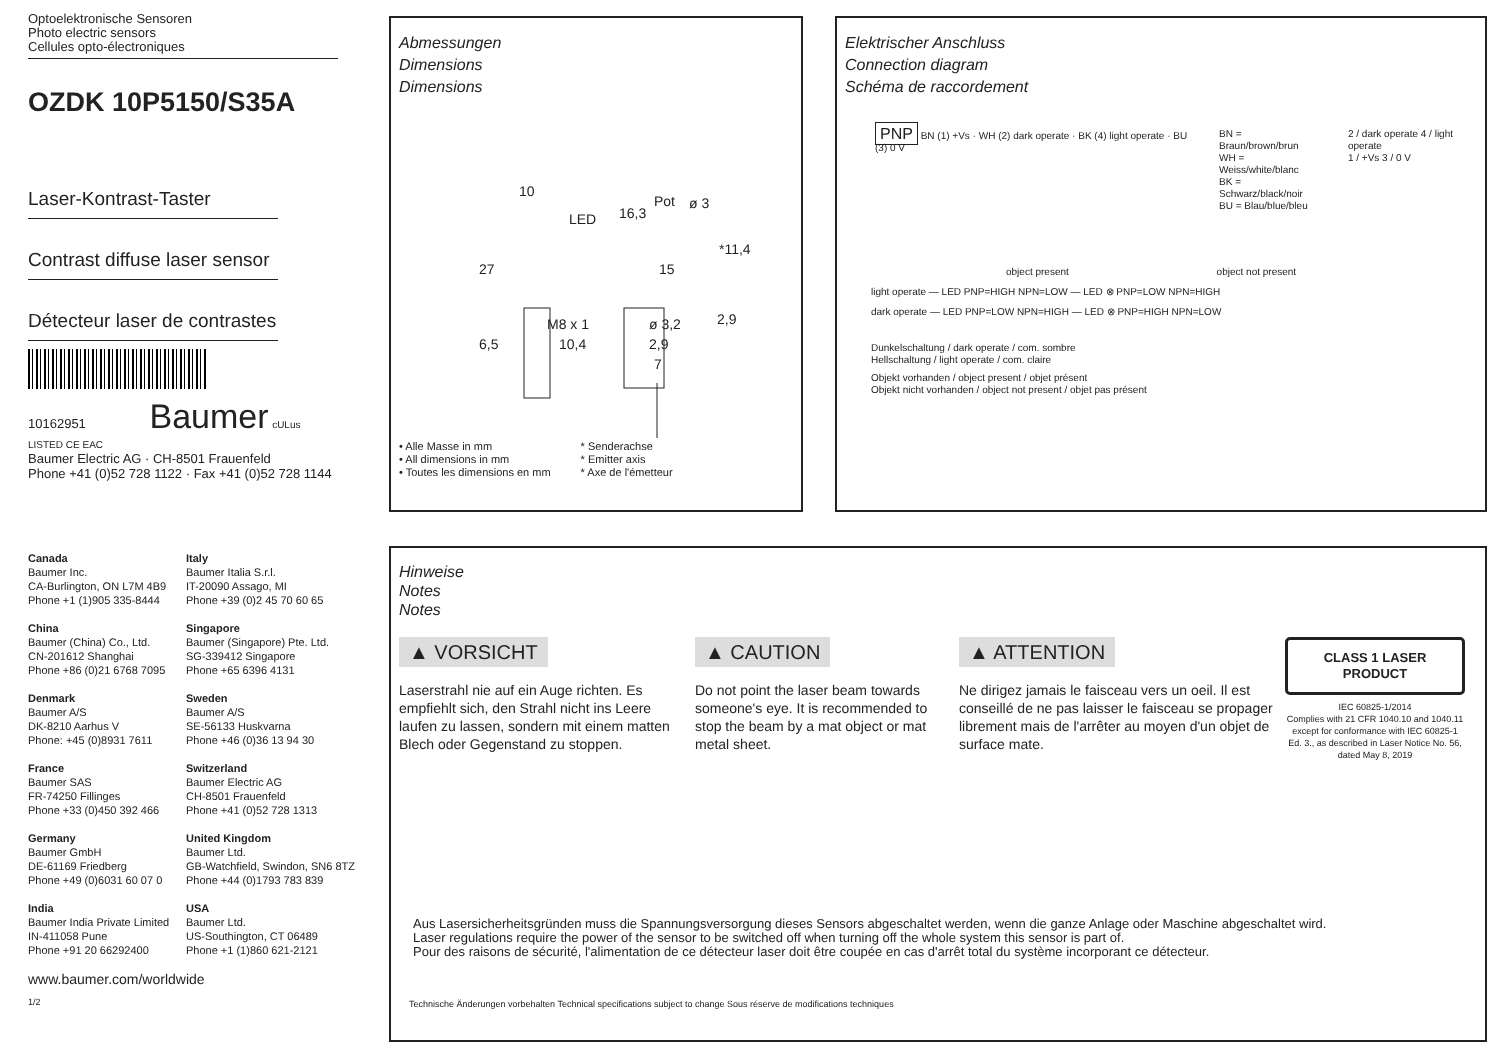Optoelektronische Sensoren
Photo electric sensors
Cellules opto-électroniques
OZDK 10P5150/S35A
Laser-Kontrast-Taster
Contrast diffuse laser sensor
Détecteur laser de contrastes
10162951 Baumer cULus LISTED CE EAC
Baumer Electric AG · CH-8501 Frauenfeld
Phone +41 (0)52 728 1122 · Fax +41 (0)52 728 1144
Canada
Baumer Inc.
CA-Burlington, ON L7M 4B9
Phone +1 (1)905 335-8444
Italy
Baumer Italia S.r.l.
IT-20090 Assago, MI
Phone +39 (0)2 45 70 60 65
China
Baumer (China) Co., Ltd.
CN-201612 Shanghai
Phone +86 (0)21 6768 7095
Singapore
Baumer (Singapore) Pte. Ltd.
SG-339412 Singapore
Phone +65 6396 4131
Denmark
Baumer A/S
DK-8210 Aarhus V
Phone: +45 (0)8931 7611
Sweden
Baumer A/S
SE-56133 Huskvarna
Phone +46 (0)36 13 94 30
France
Baumer SAS
FR-74250 Fillinges
Phone +33 (0)450 392 466
Switzerland
Baumer Electric AG
CH-8501 Frauenfeld
Phone +41 (0)52 728 1313
Germany
Baumer GmbH
DE-61169 Friedberg
Phone +49 (0)6031 60 07 0
United Kingdom
Baumer Ltd.
GB-Watchfield, Swindon, SN6 8TZ
Phone +44 (0)1793 783 839
India
Baumer India Private Limited
IN-411058 Pune
Phone +91 20 66292400
USA
Baumer Ltd.
US-Southington, CT 06489
Phone +1 (1)860 621-2121
www.baumer.com/worldwide
1/2
Abmessungen
Dimensions
Dimensions
10
Pot ø 3
16,3 LED
27 15
*11,4
M8 x 1 ø 3,2 2,9
6,5 10,4 2,9
7
• Alle Masse in mm
• All dimensions in mm
• Toutes les dimensions en mm
* Senderachse
* Emitter axis
* Axe de l'émetteur
Elektrischer Anschluss
Connection diagram
Schéma de raccordement
PNP BN (1) +Vs · WH (2) dark operate · BK (4) light operate · BU (3) 0 V
BN = Braun/brown/brun
WH = Weiss/white/blanc
BK = Schwarz/black/noir
BU = Blau/blue/bleu
2 / dark operate 4 / light operate
1 / +Vs 3 / 0 V
object present object not present
light operate — LED PNP=HIGH NPN=LOW — LED ⊗ PNP=LOW NPN=HIGH
dark operate — LED PNP=LOW NPN=HIGH — LED ⊗ PNP=HIGH NPN=LOW
Dunkelschaltung / dark operate / com. sombre
Hellschaltung / light operate / com. claire
Objekt vorhanden / object present / objet présent
Objekt nicht vorhanden / object not present / objet pas présent
Hinweise
Notes
Notes
▲ VORSICHT
Laserstrahl nie auf ein Auge richten. Es empfiehlt sich, den Strahl nicht ins Leere laufen zu lassen, sondern mit einem matten Blech oder Gegenstand zu stoppen.
▲ CAUTION
Do not point the laser beam towards someone's eye. It is recommended to stop the beam by a mat object or mat metal sheet.
▲ ATTENTION
Ne dirigez jamais le faisceau vers un oeil. Il est conseillé de ne pas laisser le faisceau se propager librement mais de l'arrêter au moyen d'un objet de surface mate.
CLASS 1 LASER PRODUCT
IEC 60825-1/2014
Complies with 21 CFR 1040.10 and 1040.11 except for conformance with IEC 60825-1 Ed. 3., as described in Laser Notice No. 56, dated May 8, 2019
Aus Lasersicherheitsgründen muss die Spannungsversorgung dieses Sensors abgeschaltet werden, wenn die ganze Anlage oder Maschine abgeschaltet wird.
Laser regulations require the power of the sensor to be switched off when turning off the whole system this sensor is part of.
Pour des raisons de sécurité, l'alimentation de ce détecteur laser doit être coupée en cas d'arrêt total du système incorporant ce détecteur.
Technische Änderungen vorbehalten Technical specifications subject to change Sous réserve de modifications techniques